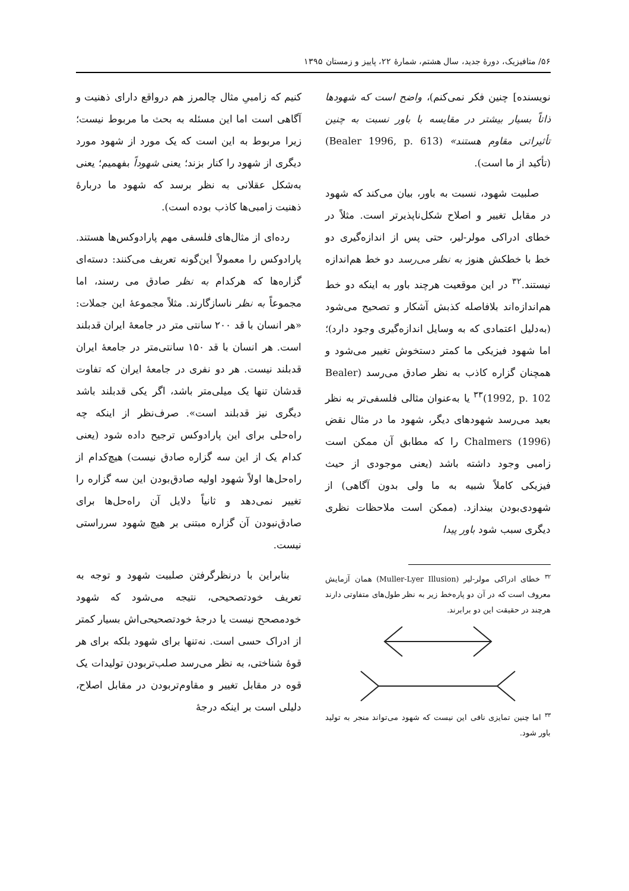۵۶/ متافیزیک، دورهٔ جدید، سال هشتم، شمارهٔ ۲۲، پاییز و زمستان ۱۳۹۵
نویسنده] چنین فکر نمی‌کنم)، واضح است که شهودها ذاتاً بسیار بیشتر در مقایسه با باور نسبت به چنین تأثیراتی مقاوم هستند» (Bealer 1996, p. 613) (تأکید از ما است).
صلبیت شهود، نسبت به باور، بیان می‌کند که شهود در مقابل تغییر و اصلاح شکل‌ناپذیرتر است. مثلاً در خطای ادراکی مولر-لیر، حتی پس از اندازه‌گیری دو خط با خطکش هنوز به نظر می‌رسد دو خط هم‌اندازه نیستند.<sup>۳۲</sup> در این موقعیت هرچند باور به اینکه دو خط هم‌اندازه‌اند بلافاصله کذبش آشکار و تصحیح می‌شود (به‌دلیل اعتمادی که به وسایل اندازه‌گیری وجود دارد)؛ اما شهود فیزیکی ما کمتر دستخوش تغییر می‌شود و همچنان گزاره کاذب به نظر صادق می‌رسد (Bealer 1992, p. 102)<sup>۳۳</sup> یا به‌عنوان مثالی فلسفی‌تر به نظر بعید می‌رسد شهودهای دیگر، شهود ما در مثال نقض Chalmers (1996) را که مطابق آن ممکن است زامبی وجود داشته باشد (یعنی موجودی از حیث فیزیکی کاملاً شبیه به ما ولی بدون آگاهی) از شهودی‌بودن بیندازد. (ممکن است ملاحظات نظری دیگری سبب شود باور پیدا
<sup>۳۲</sup> خطای ادراکی مولر-لیر (Muller-Lyer Illusion) همان آزمایش معروف است که در آن دو پاره‌خط زیر به نظر طول‌های متفاوتی دارند هرچند در حقیقت این دو برابرند.
<sup>۳۳</sup> اما چنین تمایزی نافی این نیست که شهود می‌تواند منجر به تولید باور شود.
کنیم که زامبیِ مثال چالمرز هم درواقع دارای ذهنیت و آگاهی است اما این مسئله به بحث ما مربوط نیست؛ زیرا مربوط به این است که یک مورد از شهود مورد دیگری از شهود را کنار بزند؛ یعنی شهوداً بفهمیم؛ یعنی به‌شکل عقلانی به نظر برسد که شهود ما دربارهٔ ذهنیت زامبی‌ها کاذب بوده است).
رده‌ای از مثال‌های فلسفی مهم پارادوکس‌ها هستند. پارادوکس را معمولاً این‌گونه تعریف می‌کنند: دسته‌ای گزاره‌ها که هرکدام به نظر صادق می رسند، اما مجموعاً به نظر ناسازگارند. مثلاً مجموعهٔ این جملات: «هر انسان با قد ۲۰۰ سانتی متر در جامعهٔ ایران قدبلند است. هر انسان با قد ۱۵۰ سانتی‌متر در جامعهٔ ایران قدبلند نیست. هر دو نفری در جامعهٔ ایران که تفاوت قدشان تنها یک میلی‌متر باشد، اگر یکی قدبلند باشد دیگری نیز قدبلند است». صرف‌نظر از اینکه چه راه‌حلی برای این پارادوکس ترجیح داده شود (یعنی کدام یک از این سه گزاره صادق نیست) هیچ‌کدام از راه‌حل‌ها اولاً شهود اولیه صادق‌بودن این سه گزاره را تغییر نمی‌دهد و ثانیاً دلایل آن راه‌حل‌ها برای صادق‌نبودن آن گزاره مبتنی بر هیچ شهود سرراستی نیست.
بنابراین با درنظرگرفتن صلبیت شهود و توجه به تعریف خودتصحیحی، نتیجه می‌شود که شهود خودمصحح نیست یا درجهٔ خودتصحیحی‌اش بسیار کمتر از ادراک حسی است. نه‌تنها برای شهود بلکه برای هر قوهٔ شناختی، به نظر می‌رسد صلب‌تربودن تولیدات یک قوه در مقابل تغییر و مقاوم‌تربودن در مقابل اصلاح، دلیلی است بر اینکه درجهٔ